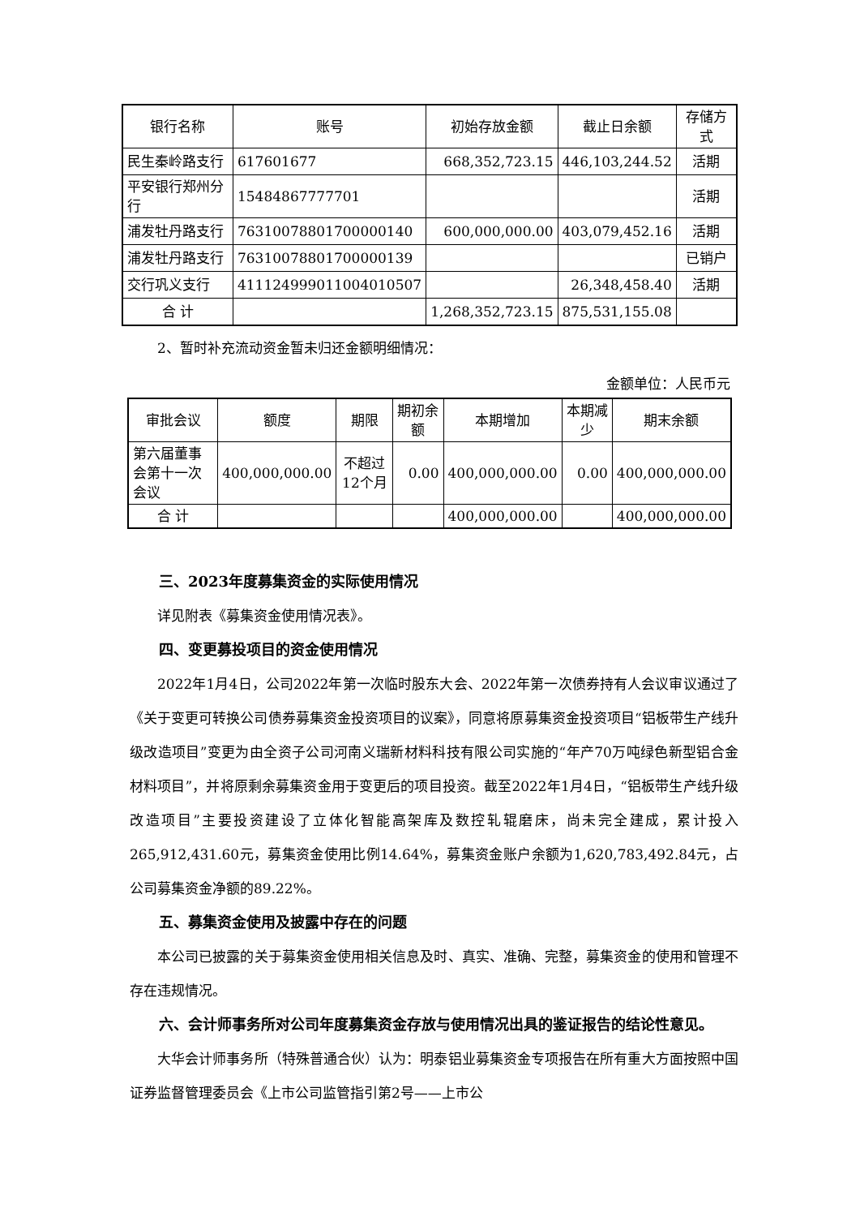| 银行名称 | 账号 | 初始存放金额 | 截止日余额 | 存储方式 |
| --- | --- | --- | --- | --- |
| 民生秦岭路支行 | 617601677 | 668,352,723.15 | 446,103,244.52 | 活期 |
| 平安银行郑州分行 | 15484867777701 | | | 活期 |
| 浦发牡丹路支行 | 76310078801700000140 | 600,000,000.00 | 403,079,452.16 | 活期 |
| 浦发牡丹路支行 | 76310078801700000139 | | | 已销户 |
| 交行巩义支行 | 411124999011004010507 | | 26,348,458.40 | 活期 |
| 合 计 | | 1,268,352,723.15 | 875,531,155.08 | |
2、暂时补充流动资金暂未归还金额明细情况：
金额单位：人民币元
| 审批会议 | 额度 | 期限 | 期初余额 | 本期增加 | 本期减少 | 期末余额 |
| --- | --- | --- | --- | --- | --- | --- |
| 第六届董事会第十一次会议 | 400,000,000.00 | 不超过12个月 | 0.00 | 400,000,000.00 | 0.00 | 400,000,000.00 |
| 合 计 | | | | 400,000,000.00 | | 400,000,000.00 |
三、2023年度募集资金的实际使用情况
详见附表《募集资金使用情况表》。
四、变更募投项目的资金使用情况
2022年1月4日，公司2022年第一次临时股东大会、2022年第一次债券持有人会议审议通过了《关于变更可转换公司债券募集资金投资项目的议案》，同意将原募集资金投资项目“铝板带生产线升级改造项目”变更为由全资子公司河南义瑞新材料科技有限公司实施的“年产70万吨绿色新型铝合金材料项目”，并将原剩余募集资金用于变更后的项目投资。截至2022年1月4日，“铝板带生产线升级改造项目”主要投资建设了立体化智能高架库及数控轧辊磨床，尚未完全建成，累计投入265,912,431.60元，募集资金使用比例14.64%，募集资金账户余额为1,620,783,492.84元，占公司募集资金净额的89.22%。
五、募集资金使用及披露中存在的问题
本公司已披露的关于募集资金使用相关信息及时、真实、准确、完整，募集资金的使用和管理不存在违规情况。
六、会计师事务所对公司年度募集资金存放与使用情况出具的鉴证报告的结论性意见。
大华会计师事务所（特殊普通合伙）认为：明泰铝业募集资金专项报告在所有重大方面按照中国证券监督管理委员会《上市公司监管指引第2号——上市公